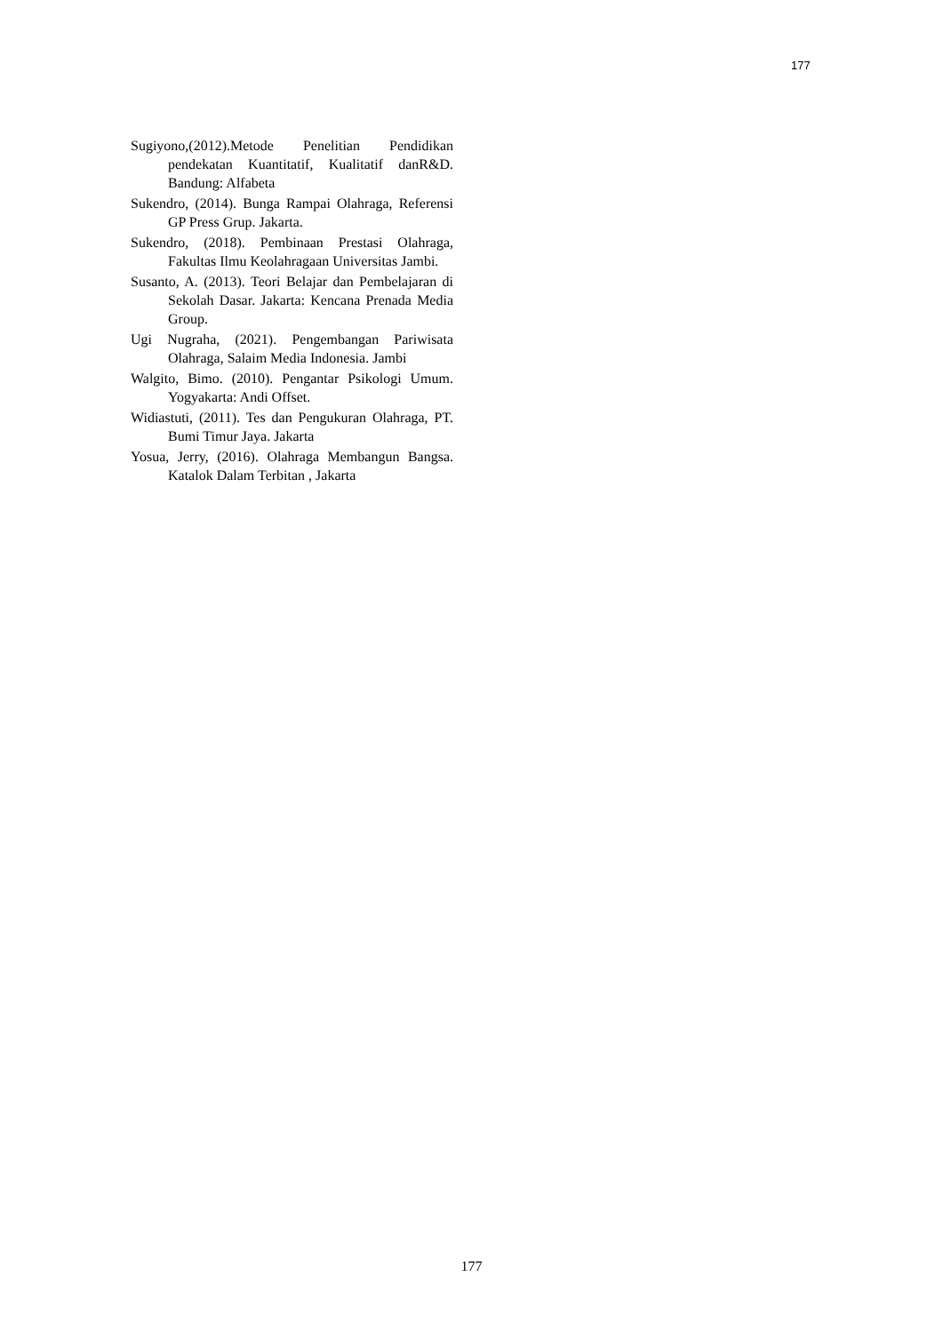177
Sugiyono,(2012).Metode Penelitian Pendidikan pendekatan Kuantitatif, Kualitatif danR&D. Bandung: Alfabeta
Sukendro, (2014). Bunga Rampai Olahraga, Referensi GP Press Grup. Jakarta.
Sukendro, (2018). Pembinaan Prestasi Olahraga, Fakultas Ilmu Keolahragaan Universitas Jambi.
Susanto, A. (2013). Teori Belajar dan Pembelajaran di Sekolah Dasar. Jakarta: Kencana Prenada Media Group.
Ugi Nugraha, (2021). Pengembangan Pariwisata Olahraga, Salaim Media Indonesia. Jambi
Walgito, Bimo. (2010). Pengantar Psikologi Umum. Yogyakarta: Andi Offset.
Widiastuti, (2011). Tes dan Pengukuran Olahraga, PT. Bumi Timur Jaya. Jakarta
Yosua, Jerry, (2016). Olahraga Membangun Bangsa. Katalok Dalam Terbitan , Jakarta
177